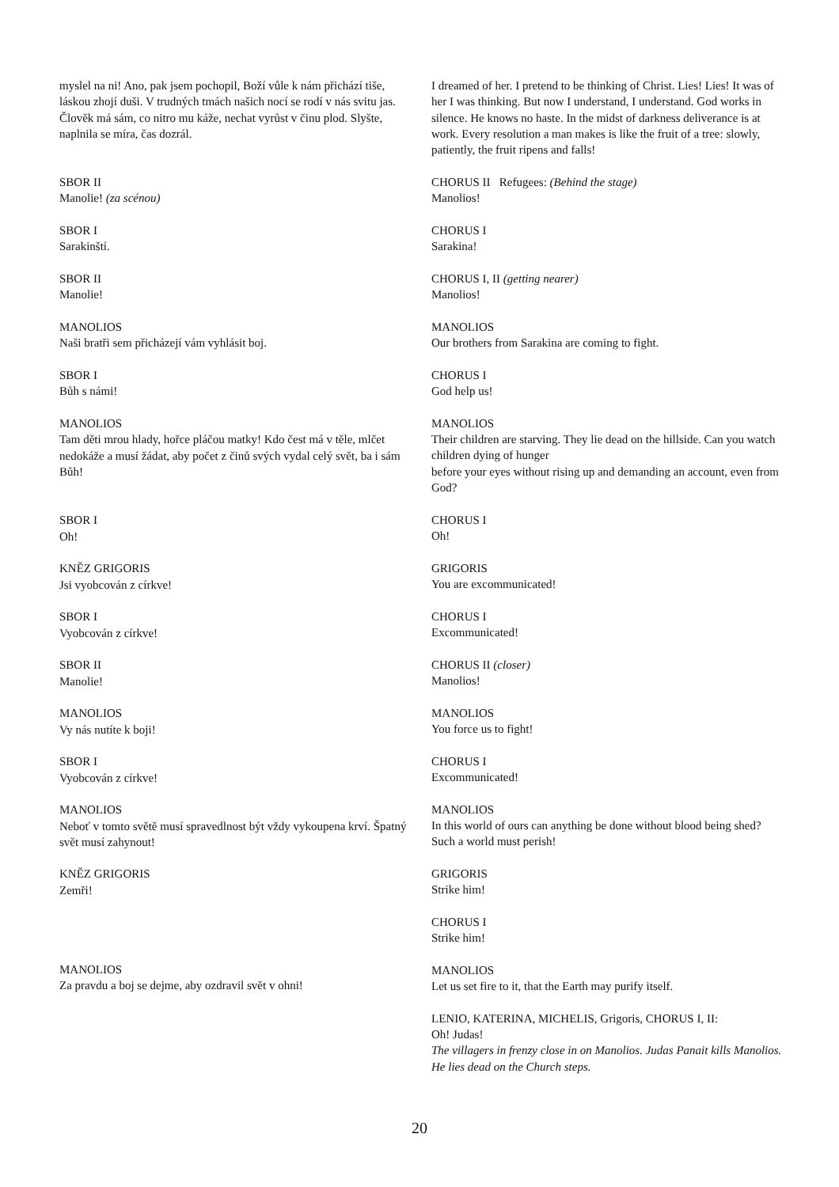myslel na ni! Ano, pak jsem pochopil, Boží vůle k nám přichází tiše, láskou zhojí duši. V trudných tmách našich nocí se rodí v nás svitu jas. Člověk má sám, co nitro mu káže, nechat vyrůst v činu plod. Slyšte, naplnila se míra, čas dozrál.
SBOR II
Manolie! (za scénou)
SBOR I
Sarakinští.
SBOR II
Manolie!
MANOLIOS
Naši bratři sem přicházejí vám vyhlásit boj.
SBOR I
Bůh s námi!
MANOLIOS
Tam děti mrou hlady, hořce pláčou matky! Kdo čest má v těle, mlčet nedokáže a musí žádat, aby počet z činů svých vydal celý svět, ba i sám Bůh!
SBOR I
Oh!
KNĚZ GRIGORIS
Jsi vyobcován z církve!
SBOR I
Vyobcován z církve!
SBOR II
Manolie!
MANOLIOS
Vy nás nutíte k boji!
SBOR I
Vyobcován z církve!
MANOLIOS
Neboť v tomto světě musí spravedlnost být vždy vykoupena krví. Špatný svět musí zahynout!
KNĚZ GRIGORIS
Zemři!
MANOLIOS
Za pravdu a boj se dejme, aby ozdravil svět v ohni!
I dreamed of her. I pretend to be thinking of Christ. Lies! Lies! It was of her I was thinking. But now I understand, I understand. God works in silence. He knows no haste. In the midst of darkness deliverance is at work. Every resolution a man makes is like the fruit of a tree: slowly, patiently, the fruit ripens and falls!
CHORUS II Refugees: (Behind the stage)
Manolios!
CHORUS I
Sarakina!
CHORUS I, II (getting nearer)
Manolios!
MANOLIOS
Our brothers from Sarakina are coming to fight.
CHORUS I
God help us!
MANOLIOS
Their children are starving. They lie dead on the hillside. Can you watch children dying of hunger
before your eyes without rising up and demanding an account, even from God?
CHORUS I
Oh!
GRIGORIS
You are excommunicated!
CHORUS I
Excommunicated!
CHORUS II (closer)
Manolios!
MANOLIOS
You force us to fight!
CHORUS I
Excommunicated!
MANOLIOS
In this world of ours can anything be done without blood being shed? Such a world must perish!
GRIGORIS
Strike him!
CHORUS I
Strike him!
MANOLIOS
Let us set fire to it, that the Earth may purify itself.
LENIO, KATERINA, MICHELIS, Grigoris, CHORUS I, II:
Oh! Judas!
The villagers in frenzy close in on Manolios. Judas Panait kills Manolios. He lies dead on the Church steps.
20